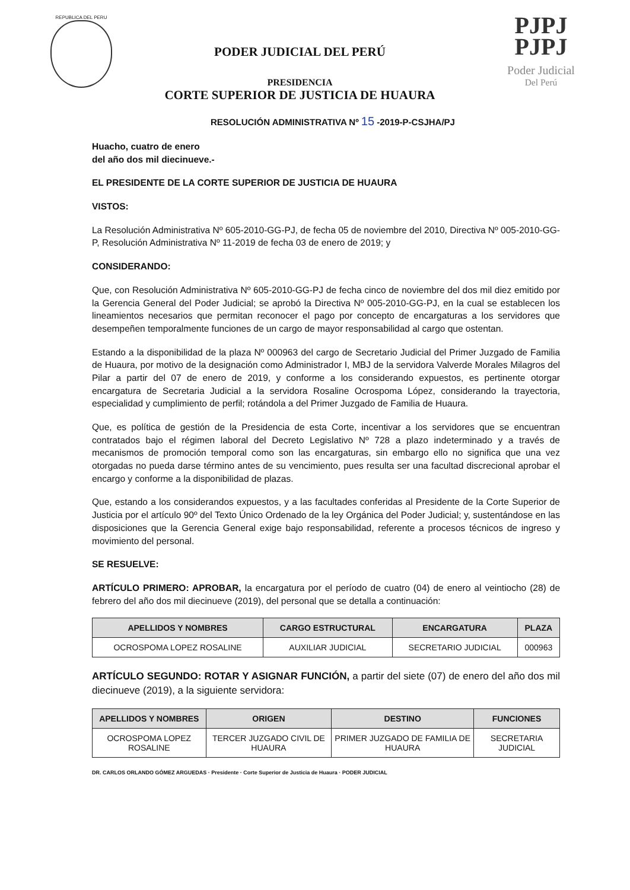REPUBLICA DEL PERU
PODER JUDICIAL DEL PERÚ
PRESIDENCIA
CORTE SUPERIOR DE JUSTICIA DE HUAURA
PJPJ
PJPJ
Poder Judicial
Del Perú
RESOLUCIÓN ADMINISTRATIVA Nº 15 -2019-P-CSJHA/PJ
Huacho, cuatro de enero
del año dos mil diecinueve.-
EL PRESIDENTE DE LA CORTE SUPERIOR DE JUSTICIA DE HUAURA
VISTOS:
La Resolución Administrativa Nº 605-2010-GG-PJ, de fecha 05 de noviembre del 2010, Directiva Nº 005-2010-GG-P, Resolución Administrativa Nº 11-2019 de fecha 03 de enero de 2019; y
CONSIDERANDO:
Que, con Resolución Administrativa Nº 605-2010-GG-PJ de fecha cinco de noviembre del dos mil diez emitido por la Gerencia General del Poder Judicial; se aprobó la Directiva Nº 005-2010-GG-PJ, en la cual se establecen los lineamientos necesarios que permitan reconocer el pago por concepto de encargaturas a los servidores que desempeñen temporalmente funciones de un cargo de mayor responsabilidad al cargo que ostentan.
Estando a la disponibilidad de la plaza Nº 000963 del cargo de Secretario Judicial del Primer Juzgado de Familia de Huaura, por motivo de la designación como Administrador I, MBJ de la servidora Valverde Morales Milagros del Pilar a partir del 07 de enero de 2019, y conforme a los considerando expuestos, es pertinente otorgar encargatura de Secretaria Judicial a la servidora Rosaline Ocrospoma López, considerando la trayectoria, especialidad y cumplimiento de perfil; rotándola a del Primer Juzgado de Familia de Huaura.
Que, es política de gestión de la Presidencia de esta Corte, incentivar a los servidores que se encuentran contratados bajo el régimen laboral del Decreto Legislativo Nº 728 a plazo indeterminado y a través de mecanismos de promoción temporal como son las encargaturas, sin embargo ello no significa que una vez otorgadas no pueda darse término antes de su vencimiento, pues resulta ser una facultad discrecional aprobar el encargo y conforme a la disponibilidad de plazas.
Que, estando a los considerandos expuestos, y a las facultades conferidas al Presidente de la Corte Superior de Justicia por el artículo 90º del Texto Único Ordenado de la ley Orgánica del Poder Judicial; y, sustentándose en las disposiciones que la Gerencia General exige bajo responsabilidad, referente a procesos técnicos de ingreso y movimiento del personal.
SE RESUELVE:
ARTÍCULO PRIMERO: APROBAR, la encargatura por el período de cuatro (04) de enero al veintiocho (28) de febrero del año dos mil diecinueve (2019), del personal que se detalla a continuación:
| APELLIDOS Y NOMBRES | CARGO ESTRUCTURAL | ENCARGATURA | PLAZA |
| --- | --- | --- | --- |
| OCROSPOMA LOPEZ ROSALINE | AUXILIAR JUDICIAL | SECRETARIO JUDICIAL | 000963 |
ARTÍCULO SEGUNDO: ROTAR Y ASIGNAR FUNCIÓN, a partir del siete (07) de enero del año dos mil diecinueve (2019), a la siguiente servidora:
| APELLIDOS Y NOMBRES | ORIGEN | DESTINO | FUNCIONES |
| --- | --- | --- | --- |
| OCROSPOMA LOPEZ ROSALINE | TERCER JUZGADO CIVIL DE HUAURA | PRIMER JUZGADO DE FAMILIA DE HUAURA | SECRETARIA JUDICIAL |
DR. CARLOS ORLANDO GÓMEZ ARGUEDAS · Presidente · Corte Superior de Justicia de Huaura · PODER JUDICIAL